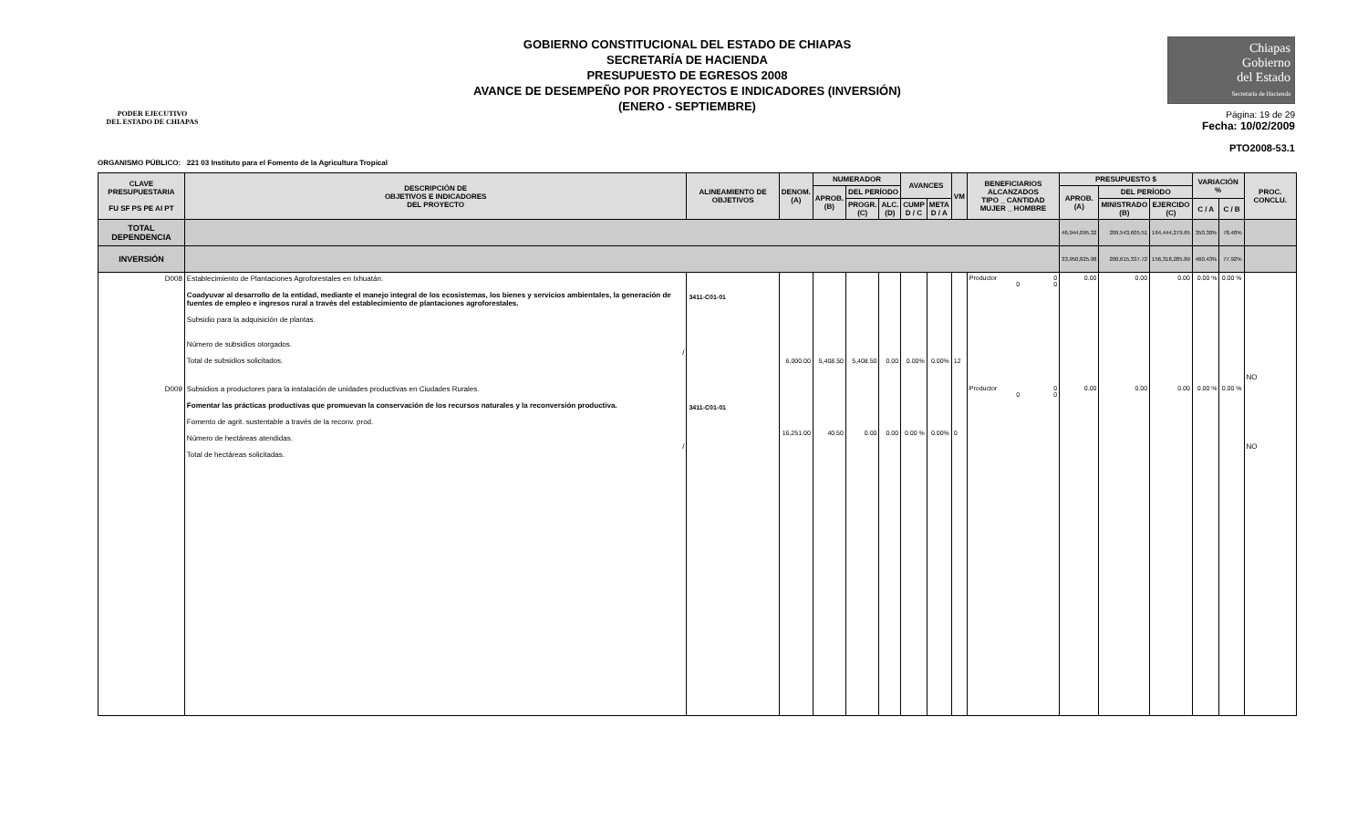PODER EJECUTIVO
DEL ESTADO DE CHIAPAS
GOBIERNO CONSTITUCIONAL DEL ESTADO DE CHIAPAS
SECRETARÍA DE HACIENDA
PRESUPUESTO DE EGRESOS 2008
AVANCE DE DESEMPEÑO POR PROYECTOS E INDICADORES (INVERSIÓN)
(ENERO - SEPTIEMBRE)
Chiapas
Gobierno
del Estado
Secretaría de Hacienda
Página: 19 de 29
Fecha: 10/02/2009
PTO2008-53.1
ORGANISMO PÚBLICO: 221 03 Instituto para el Fomento de la Agricultura Tropical
| CLAVE PRESUPUESTARIA FU SF PS PE AI PT | DESCRIPCIÓN DE OBJETIVOS E INDICADORES DEL PROYECTO | ALINEAMIENTO DE OBJETIVOS | DENOM. (A) | NUMERADOR | | | AVANCES | | VM | BENEFICIARIOS ALCANZADOS TIPO _ CANTIDAD MUJER _ HOMBRE | PRESUPUESTO $ | | | VARIACIÓN % | | PROC. CONCLU. |
| --- | --- | --- | --- | --- | --- | --- | --- | --- | --- | --- | --- | --- | --- | --- | --- | --- |
| | | | | APROB. (B) | DEL PERÍODO | | | | | | APROB. (A) | DEL PERÍODO | | | | |
| | | | | | PROGR. (C) | ALC. (D) | CUMP D / C | META D / A | | | | MINISTRADO (B) | EJERCIDO (C) | C / A | C / B | |
| TOTAL DEPENDENCIA | | | | | | | | | | | 46,944,095.32 | 209,543,605.51 | 164,444,279.65 | 350.30% | 78.48% | |
| INVERSIÓN | | | | | | | | | | | 33,950,825.98 | 200,615,337.72 | 156,318,285.89 | 460.43% | 77.92% | |
| D008 | Establecimiento de Plantaciones Agroforestales en Ixhuatán. Coadyuvar al desarrollo de la entidad, mediante el manejo integral de los ecosistemas, los bienes y servicios ambientales, la generación de fuentes de empleo e ingresos rural a través del establecimiento de plantaciones agroforestales. Subsidio para la adquisición de plantas. Número de subsidios otorgados. / Total de subsidios solicitados. | 3411-C01-01 | 6,000.00 | 5,408.50 | 5,408.50 | 0.00 | 0.00% | 0.00% | 12 | Productor 0 0 0 | 0.00 | 0.00 | 0.00 | 0.00 % | 0.00 % | NO |
| D009 | Subsidios a productores para la instalación de unidades productivas en Ciudades Rurales. Fomentar las prácticas productivas que promuevan la conservación de los recursos naturales y la reconversión productiva. Fomento de agrit. sustentable a través de la reconv. prod. Número de hectáreas atendidas. / Total de hectáreas solicitadas. | 3411-C01-01 | 16,251.00 | 40.50 | 0.00 | 0.00 | 0.00 % | 0.00% | 0 | Productor 0 0 0 | 0.00 | 0.00 | 0.00 | 0.00 % | 0.00 % | NO |